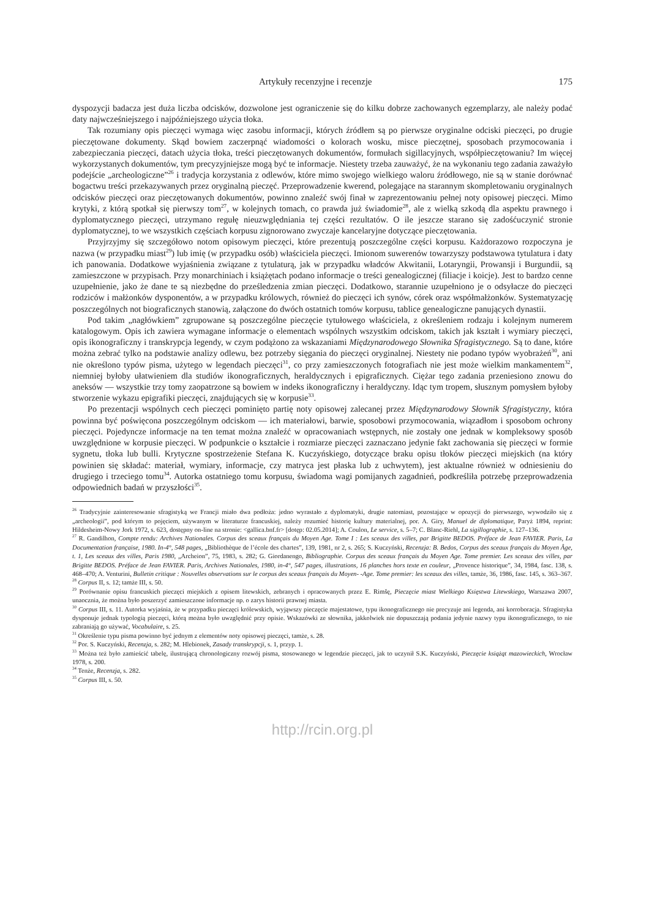Artykuły recenzyjne i recenzje 175
dyspozycji badacza jest duża liczba odcisków, dozwolone jest ograniczenie się do kilku dobrze zachowanych egzemplarzy, ale należy podać daty najwcześniejszego i najpóźniejszego użycia tłoka.
Tak rozumiany opis pieczęci wymaga więc zasobu informacji, których źródłem są po pierwsze oryginalne odciski pieczęci, po drugie pieczętowane dokumenty. Skąd bowiem zaczerpnąć wiadomości o kolorach wosku, misce pieczętnej, sposobach przymocowania i zabezpieczania pieczęci, datach użycia tłoka, treści pieczętowanych dokumentów, formułach sigillacyjnych, współpieczętowaniu? Im więcej wykorzystanych dokumentów, tym precyzyjniejsze mogą być te informacje. Niestety trzeba zauważyć, że na wykonaniu tego zadania zaważyło podejście „archeologiczne”<sup>26</sup> i tradycja korzystania z odlewów, które mimo swojego wielkiego waloru źródłowego, nie są w stanie dorównać bogactwu treści przekazywanych przez oryginalną pieczęć. Przeprowadzenie kwerend, polegające na starannym skompletowaniu oryginalnych odcisków pieczęci oraz pieczętowanych dokumentów, powinno znaleźć swój finał w zaprezentowaniu pełnej noty opisowej pieczęci. Mimo krytyki, z którą spotkał się pierwszy tom<sup>27</sup>, w kolejnych tomach, co prawda już świadomie<sup>28</sup>, ale z wielką szkodą dla aspektu prawnego i dyplomatycznego pieczęci, utrzymano regułę nieuzwględniania tej części rezultatów. O ile jeszcze starano się zadośćuczynić stronie dyplomatycznej, to we wszystkich częściach korpusu zignorowano zwyczaje kancelaryjne dotyczące pieczętowania.
Przyjrzyjmy się szczegółowo notom opisowym pieczęci, które prezentują poszczególne części korpusu. Każdorazowo rozpoczyna je nazwa (w przypadku miast<sup>29</sup>) lub imię (w przypadku osób) właściciela pieczęci. Imionom suwerenów towarzyszy podstawowa tytulatura i daty ich panowania. Dodatkowe wyjaśnienia związane z tytulaturą, jak w przypadku władców Akwitanii, Lotaryngii, Prowansji i Burgundii, są zamieszczone w przypisach. Przy monarchiniach i książętach podano informacje o treści genealogicznej (filiacje i koicje). Jest to bardzo cenne uzupełnienie, jako że dane te są niezbędne do prześledzenia zmian pieczęci. Dodatkowo, starannie uzupełniono je o odsyłacze do pieczęci rodziców i małżonków dysponentów, a w przypadku królowych, również do pieczęci ich synów, córek oraz współmałżonków. Systematyzację poszczególnych not biograficznych stanowią, załączone do dwóch ostatnich tomów korpusu, tablice genealogiczne panujących dynastii.
Pod takim „nagłówkiem” zgrupowane są poszczególne pieczęcie tytułowego właściciela, z określeniem rodzaju i kolejnym numerem katalogowym. Opis ich zawiera wymagane informacje o elementach wspólnych wszystkim odciskom, takich jak kształt i wymiary pieczęci, opis ikonograficzny i transkrypcja legendy, w czym podążono za wskazaniami Międzynarodowego Słownika Sfragistycznego. Są to dane, które można zebrać tylko na podstawie analizy odlewu, bez potrzeby sięgania do pieczęci oryginalnej. Niestety nie podano typów wyobrażeń<sup>30</sup>, ani nie określono typów pisma, użytego w legendach pieczęci<sup>31</sup>, co przy zamieszczonych fotografiach nie jest może wielkim mankamentem<sup>32</sup>, niemniej byłoby ułatwieniem dla studiów ikonograficznych, heraldycznych i epigraficznych. Ciężar tego zadania przeniesiono znowu do aneksów — wszystkie trzy tomy zaopatrzone są bowiem w indeks ikonograficzny i heraldyczny. Idąc tym tropem, słusznym pomysłem byłoby stworzenie wykazu epigrafiki pieczęci, znajdujących się w korpusie<sup>33</sup>.
Po prezentacji wspólnych cech pieczęci pominięto partię noty opisowej zalecanej przez Międzynarodowy Słownik Sfragistyczny, która powinna być poświęcona poszczególnym odciskom — ich materiałowi, barwie, sposobowi przymocowania, wiązadłom i sposobom ochrony pieczęci. Pojedyncze informacje na ten temat można znaleźć w opracowaniach wstępnych, nie zostały one jednak w kompleksowy sposób uwzględnione w korpusie pieczęci. W podpunkcie o kształcie i rozmiarze pieczęci zaznaczano jedynie fakt zachowania się pieczęci w formie sygnetu, tłoka lub bulli. Krytyczne spostrzeżenie Stefana K. Kuczyńskiego, dotyczące braku opisu tłoków pieczęci miejskich (na który powinien się składać: materiał, wymiary, informacje, czy matryca jest płaska lub z uchwytem), jest aktualne również w odniesieniu do drugiego i trzeciego tomu<sup>34</sup>. Autorka ostatniego tomu korpusu, świadoma wagi pomijanych zagadnień, podkreśliła potrzebę przeprowadzenia odpowiednich badań w przyszłości<sup>35</sup>.
<sup>26</sup> Tradycyjnie zainteresowanie sfragistyką we Francji miało dwa podłoża: jedno wyrastało z dyplomatyki, drugie natomiast, pozostające w opozycji do pierwszego, wywodziło się z „archeologii”, pod którym to pojęciem, używanym w literaturze francuskiej, należy rozumieć historię kultury materialnej, por. A. Giry, Manuel de diplomatique, Paryż 1894, reprint: Hildesheim-Nowy Jork 1972, s. 623, dostępny on-line na stronie: <gallica.bnf.fr> [dotęp: 02.05.2014]; A. Coulon, Le service, s. 5–7; C. Blanc-Riehl, La sigillographie, s. 127–136.
<sup>27</sup> R. Gandilhon, Compte rendu: Archives Nationales. Corpus des sceaux français du Moyen Age. Tome I : Les sceaux des villes, par Brigitte BEDOS. Préface de Jean FAVIER. Paris, La Documentation française, 1980. In-4°, 548 pages, „Bibliothèque de l’école des chartes”, 139, 1981, nr 2, s. 265; S. Kuczyński, Recenzja: B. Bedos, Corpus des sceaux français du Moyen Âge, t. 1, Les sceaux des villes, Paris 1980, „Archeion”, 75, 1983, s. 282; G. Giordanengo, Bibliographie. Corpus des sceaux français du Moyen Age. Tome premier. Les sceaux des villes, par Brigitte BEDOS. Préface de Jean FAVIER. Paris, Archives Nationales, 1980, in-4°, 547 pages, illustrations, 16 planches hors texte en couleur, „Provence historique”, 34, 1984, fasc. 138, s. 468–470; A. Venturini, Bulletin critique : Nouvelles observations sur le corpus des sceaux français du Moyen- -Age. Tome premier: les sceaux des villes, tamże, 36, 1986, fasc. 145, s. 363–367.
<sup>28</sup> Corpus II, s. 12; tamże III, s. 50.
<sup>29</sup> Porównanie opisu francuskich pieczęci miejskich z opisem litewskich, zebranych i opracowanych przez E. Rimšę, Pieczęcie miast Wielkiego Księstwa Litewskiego, Warszawa 2007, unaocznia, że można było poszerzyć zamieszczone informacje np. o zarys historii prawnej miasta.
<sup>30</sup> Corpus III, s. 11. Autorka wyjaśnia, że w przypadku pieczęci królewskich, wyjąwszy pieczęcie majestatowe, typu ikonograficznego nie precyzuje ani legenda, ani korroboracja. Sfragistyka dysponuje jednak typologią pieczęci, którą można było uwzględnić przy opisie. Wskazówki ze słownika, jakkolwiek nie dopuszczają podania jedynie nazwy typu ikonograficznego, to nie zabraniają go używać, Vocabulaire, s. 25.
<sup>31</sup> Określenie typu pisma powinno być jednym z elementów noty opisowej pieczęci, tamże, s. 28.
<sup>32</sup> Por. S. Kuczyński, Recenzja, s. 282; M. Hlebionek, Zasady transkrypcji, s. 1, przyp. 1.
<sup>33</sup> Można też było zamieścić tabelę, ilustrującą chronologiczny rozwój pisma, stosowanego w legendzie pieczęci, jak to uczynił S.K. Kuczyński, Pieczęcie książąt mazowieckich, Wrocław 1978, s. 200.
<sup>34</sup> Tenże, Recenzja, s. 282.
<sup>35</sup> Corpus III, s. 50.
http://rcin.org.pl